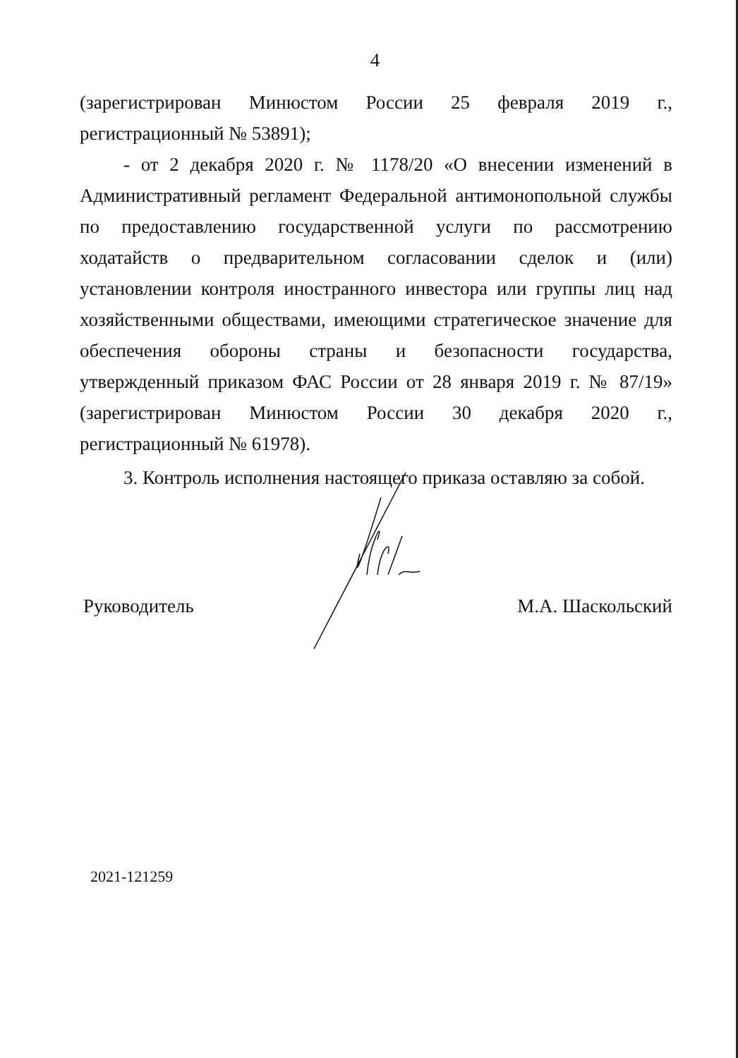4
(зарегистрирован Минюстом России 25 февраля 2019 г., регистрационный № 53891);
- от 2 декабря 2020 г. № 1178/20 «О внесении изменений в Административный регламент Федеральной антимонопольной службы по предоставлению государственной услуги по рассмотрению ходатайств о предварительном согласовании сделок и (или) установлении контроля иностранного инвестора или группы лиц над хозяйственными обществами, имеющими стратегическое значение для обеспечения обороны страны и безопасности государства, утвержденный приказом ФАС России от 28 января 2019 г. № 87/19» (зарегистрирован Минюстом России 30 декабря 2020 г., регистрационный № 61978).
3. Контроль исполнения настоящего приказа оставляю за собой.
Руководитель М.А. Шаскольский
2021-121259